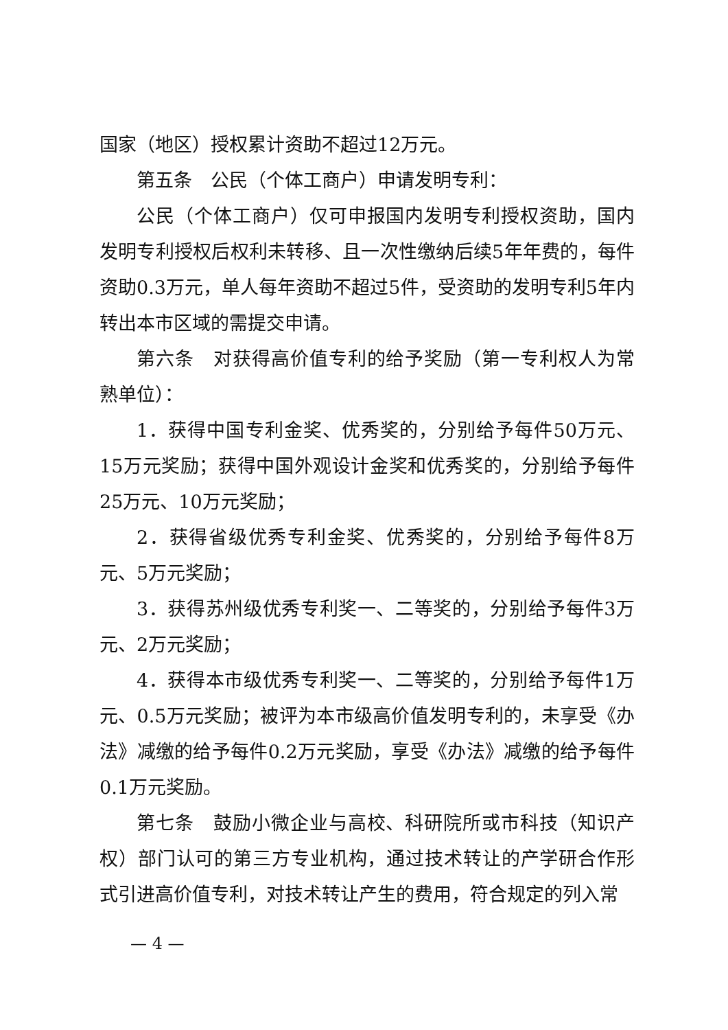国家（地区）授权累计资助不超过12万元。
第五条　公民（个体工商户）申请发明专利：
公民（个体工商户）仅可申报国内发明专利授权资助，国内发明专利授权后权利未转移、且一次性缴纳后续5年年费的，每件资助0.3万元，单人每年资助不超过5件，受资助的发明专利5年内转出本市区域的需提交申请。
第六条　对获得高价值专利的给予奖励（第一专利权人为常熟单位）：
1．获得中国专利金奖、优秀奖的，分别给予每件50万元、15万元奖励；获得中国外观设计金奖和优秀奖的，分别给予每件25万元、10万元奖励；
2．获得省级优秀专利金奖、优秀奖的，分别给予每件8万元、5万元奖励；
3．获得苏州级优秀专利奖一、二等奖的，分别给予每件3万元、2万元奖励；
4．获得本市级优秀专利奖一、二等奖的，分别给予每件1万元、0.5万元奖励；被评为本市级高价值发明专利的，未享受《办法》减缴的给予每件0.2万元奖励，享受《办法》减缴的给予每件0.1万元奖励。
第七条　鼓励小微企业与高校、科研院所或市科技（知识产权）部门认可的第三方专业机构，通过技术转让的产学研合作形式引进高价值专利，对技术转让产生的费用，符合规定的列入常
— 4 —